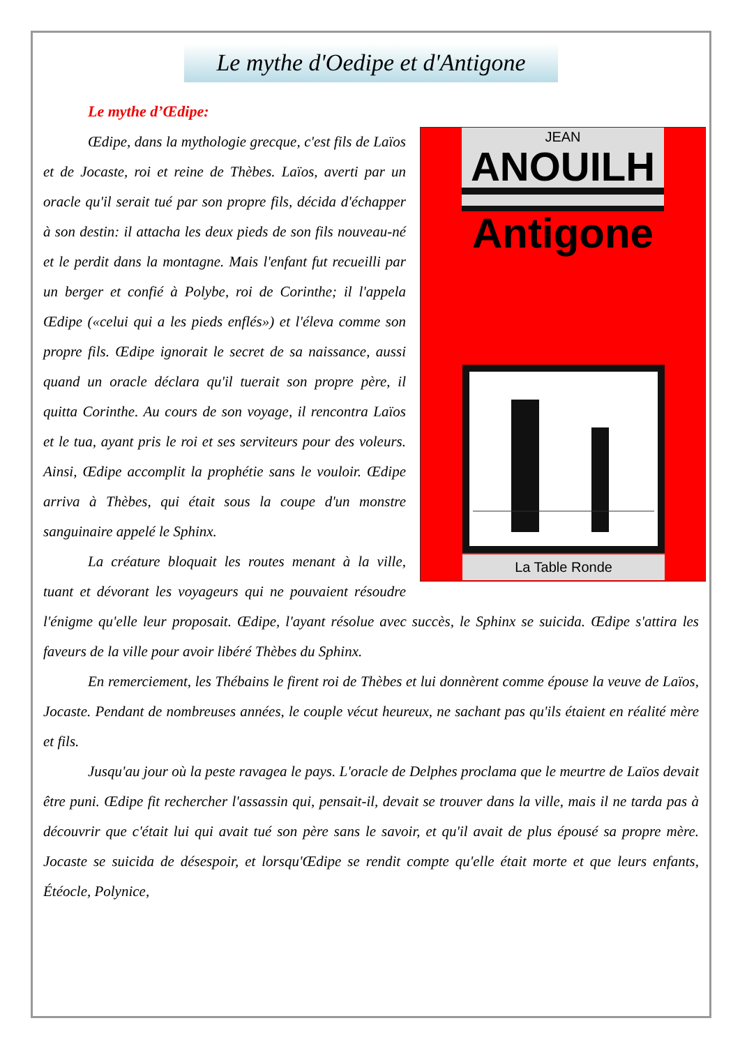Le mythe d'Oedipe et d'Antigone
Le mythe d’Œdipe:
JEAN
ANOUILH
Antigone
La Table Ronde
Œdipe, dans la mythologie grecque, c'est fils de Laïos et de Jocaste, roi et reine de Thèbes. Laïos, averti par un oracle qu'il serait tué par son propre fils, décida d'échapper à son destin: il attacha les deux pieds de son fils nouveau-né et le perdit dans la montagne. Mais l'enfant fut recueilli par un berger et confié à Polybe, roi de Corinthe; il l'appela Œdipe («celui qui a les pieds enflés») et l'éleva comme son propre fils. Œdipe ignorait le secret de sa naissance, aussi quand un oracle déclara qu'il tuerait son propre père, il quitta Corinthe. Au cours de son voyage, il rencontra Laïos et le tua, ayant pris le roi et ses serviteurs pour des voleurs. Ainsi, Œdipe accomplit la prophétie sans le vouloir. Œdipe arriva à Thèbes, qui était sous la coupe d'un monstre sanguinaire appelé le Sphinx.
La créature bloquait les routes menant à la ville, tuant et dévorant les voyageurs qui ne pouvaient résoudre l'énigme qu'elle leur proposait. Œdipe, l'ayant résolue avec succès, le Sphinx se suicida. Œdipe s'attira les faveurs de la ville pour avoir libéré Thèbes du Sphinx.
En remerciement, les Thébains le firent roi de Thèbes et lui donnèrent comme épouse la veuve de Laïos, Jocaste. Pendant de nombreuses années, le couple vécut heureux, ne sachant pas qu'ils étaient en réalité mère et fils.
Jusqu'au jour où la peste ravagea le pays. L'oracle de Delphes proclama que le meurtre de Laïos devait être puni. Œdipe fit rechercher l'assassin qui, pensait-il, devait se trouver dans la ville, mais il ne tarda pas à découvrir que c'était lui qui avait tué son père sans le savoir, et qu'il avait de plus épousé sa propre mère. Jocaste se suicida de désespoir, et lorsqu'Œdipe se rendit compte qu'elle était morte et que leurs enfants, Étéocle, Polynice,